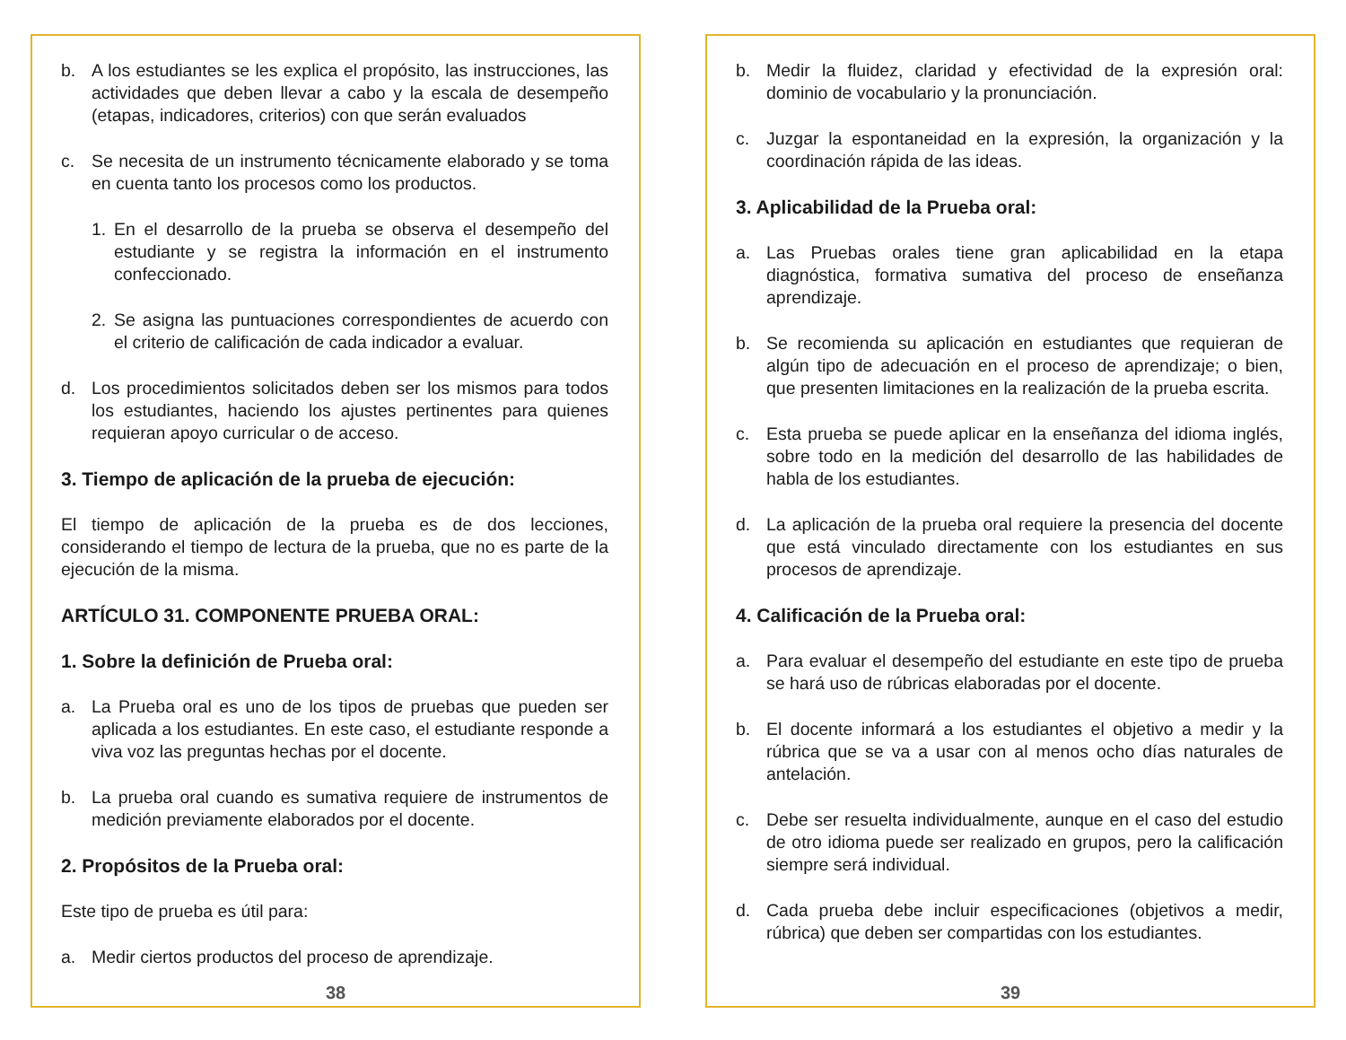b. A los estudiantes se les explica el propósito, las instrucciones, las actividades que deben llevar a cabo y la escala de desempeño (etapas, indicadores, criterios) con que serán evaluados
c. Se necesita de un instrumento técnicamente elaborado y se toma en cuenta tanto los procesos como los productos.
1. En el desarrollo de la prueba se observa el desempeño del estudiante y se registra la información en el instrumento confeccionado.
2. Se asigna las puntuaciones correspondientes de acuerdo con el criterio de calificación de cada indicador a evaluar.
d. Los procedimientos solicitados deben ser los mismos para todos los estudiantes, haciendo los ajustes pertinentes para quienes requieran apoyo curricular o de acceso.
3. Tiempo de aplicación de la prueba de ejecución:
El tiempo de aplicación de la prueba es de dos lecciones, considerando el tiempo de lectura de la prueba, que no es parte de la ejecución de la misma.
ARTÍCULO 31. COMPONENTE PRUEBA ORAL:
1. Sobre la definición de Prueba oral:
a. La Prueba oral es uno de los tipos de pruebas que pueden ser aplicada a los estudiantes. En este caso, el estudiante responde a viva voz las preguntas hechas por el docente.
b. La prueba oral cuando es sumativa requiere de instrumentos de medición previamente elaborados por el docente.
2. Propósitos de la Prueba oral:
Este tipo de prueba es útil para:
a. Medir ciertos productos del proceso de aprendizaje.
38
b. Medir la fluidez, claridad y efectividad de la expresión oral: dominio de vocabulario y la pronunciación.
c. Juzgar la espontaneidad en la expresión, la organización y la coordinación rápida de las ideas.
3. Aplicabilidad de la Prueba oral:
a. Las Pruebas orales tiene gran aplicabilidad en la etapa diagnóstica, formativa sumativa del proceso de enseñanza aprendizaje.
b. Se recomienda su aplicación en estudiantes que requieran de algún tipo de adecuación en el proceso de aprendizaje; o bien, que presenten limitaciones en la realización de la prueba escrita.
c. Esta prueba se puede aplicar en la enseñanza del idioma inglés, sobre todo en la medición del desarrollo de las habilidades de habla de los estudiantes.
d. La aplicación de la prueba oral requiere la presencia del docente que está vinculado directamente con los estudiantes en sus procesos de aprendizaje.
4. Calificación de la Prueba oral:
a. Para evaluar el desempeño del estudiante en este tipo de prueba se hará uso de rúbricas elaboradas por el docente.
b. El docente informará a los estudiantes el objetivo a medir y la rúbrica que se va a usar con al menos ocho días naturales de antelación.
c. Debe ser resuelta individualmente, aunque en el caso del estudio de otro idioma puede ser realizado en grupos, pero la calificación siempre será individual.
d. Cada prueba debe incluir especificaciones (objetivos a medir, rúbrica) que deben ser compartidas con los estudiantes.
39